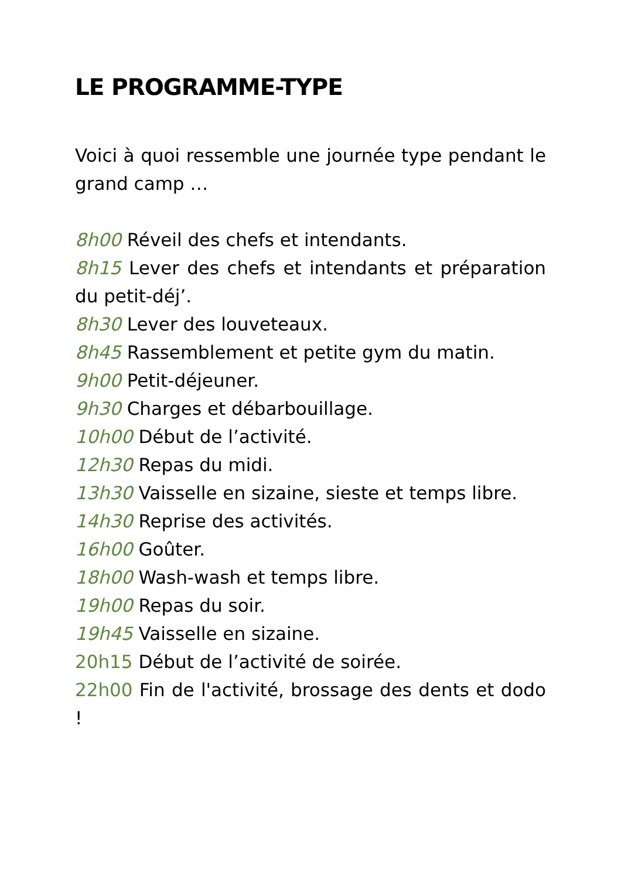LE PROGRAMME-TYPE
Voici à quoi ressemble une journée type pendant le grand camp …
8h00 Réveil des chefs et intendants.
8h15 Lever des chefs et intendants et préparation du petit-déj’.
8h30 Lever des louveteaux.
8h45 Rassemblement et petite gym du matin.
9h00 Petit-déjeuner.
9h30 Charges et débarbouillage.
10h00 Début de l’activité.
12h30 Repas du midi.
13h30 Vaisselle en sizaine, sieste et temps libre.
14h30 Reprise des activités.
16h00 Goûter.
18h00 Wash-wash et temps libre.
19h00 Repas du soir.
19h45 Vaisselle en sizaine.
20h15 Début de l’activité de soirée.
22h00 Fin de l'activité, brossage des dents et dodo !